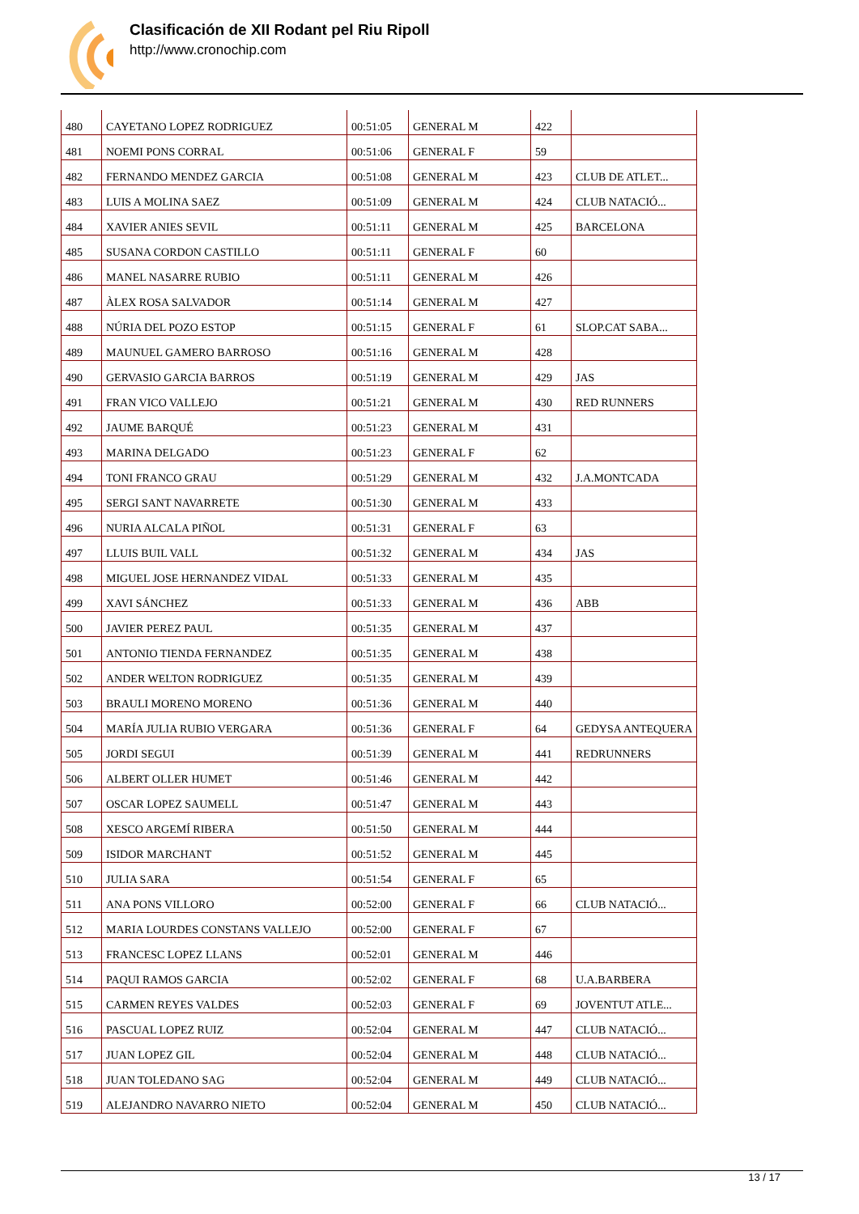Clasificación de XII Rodant pel Riu Ripoll
http://www.cronochip.com
| 480 | CAYETANO LOPEZ RODRIGUEZ | 00:51:05 | GENERAL M | 422 | |
| 481 | NOEMI PONS CORRAL | 00:51:06 | GENERAL F | 59 | |
| 482 | FERNANDO MENDEZ GARCIA | 00:51:08 | GENERAL M | 423 | CLUB DE ATLET... |
| 483 | LUIS A MOLINA SAEZ | 00:51:09 | GENERAL M | 424 | CLUB NATACIÓ... |
| 484 | XAVIER ANIES SEVIL | 00:51:11 | GENERAL M | 425 | BARCELONA |
| 485 | SUSANA CORDON CASTILLO | 00:51:11 | GENERAL F | 60 | |
| 486 | MANEL NASARRE RUBIO | 00:51:11 | GENERAL M | 426 | |
| 487 | ÀLEX ROSA SALVADOR | 00:51:14 | GENERAL M | 427 | |
| 488 | NÚRIA DEL POZO ESTOP | 00:51:15 | GENERAL F | 61 | SLOP.CAT SABA... |
| 489 | MAUNUEL GAMERO BARROSO | 00:51:16 | GENERAL M | 428 | |
| 490 | GERVASIO GARCIA BARROS | 00:51:19 | GENERAL M | 429 | JAS |
| 491 | FRAN VICO VALLEJO | 00:51:21 | GENERAL M | 430 | RED RUNNERS |
| 492 | JAUME BARQUÉ | 00:51:23 | GENERAL M | 431 | |
| 493 | MARINA DELGADO | 00:51:23 | GENERAL F | 62 | |
| 494 | TONI FRANCO GRAU | 00:51:29 | GENERAL M | 432 | J.A.MONTCADA |
| 495 | SERGI SANT NAVARRETE | 00:51:30 | GENERAL M | 433 | |
| 496 | NURIA ALCALA PIÑOL | 00:51:31 | GENERAL F | 63 | |
| 497 | LLUIS BUIL VALL | 00:51:32 | GENERAL M | 434 | JAS |
| 498 | MIGUEL JOSE HERNANDEZ VIDAL | 00:51:33 | GENERAL M | 435 | |
| 499 | XAVI SÁNCHEZ | 00:51:33 | GENERAL M | 436 | ABB |
| 500 | JAVIER PEREZ PAUL | 00:51:35 | GENERAL M | 437 | |
| 501 | ANTONIO TIENDA FERNANDEZ | 00:51:35 | GENERAL M | 438 | |
| 502 | ANDER WELTON RODRIGUEZ | 00:51:35 | GENERAL M | 439 | |
| 503 | BRAULI MORENO MORENO | 00:51:36 | GENERAL M | 440 | |
| 504 | MARÍA JULIA RUBIO VERGARA | 00:51:36 | GENERAL F | 64 | GEDYSA ANTEQUERA |
| 505 | JORDI SEGUI | 00:51:39 | GENERAL M | 441 | REDRUNNERS |
| 506 | ALBERT OLLER HUMET | 00:51:46 | GENERAL M | 442 | |
| 507 | OSCAR LOPEZ SAUMELL | 00:51:47 | GENERAL M | 443 | |
| 508 | XESCO ARGEMÍ RIBERA | 00:51:50 | GENERAL M | 444 | |
| 509 | ISIDOR MARCHANT | 00:51:52 | GENERAL M | 445 | |
| 510 | JULIA SARA | 00:51:54 | GENERAL F | 65 | |
| 511 | ANA PONS VILLORO | 00:52:00 | GENERAL F | 66 | CLUB NATACIÓ... |
| 512 | MARIA LOURDES CONSTANS VALLEJO | 00:52:00 | GENERAL F | 67 | |
| 513 | FRANCESC LOPEZ LLANS | 00:52:01 | GENERAL M | 446 | |
| 514 | PAQUI RAMOS GARCIA | 00:52:02 | GENERAL F | 68 | U.A.BARBERA |
| 515 | CARMEN REYES VALDES | 00:52:03 | GENERAL F | 69 | JOVENTUT ATLE... |
| 516 | PASCUAL LOPEZ RUIZ | 00:52:04 | GENERAL M | 447 | CLUB NATACIÓ... |
| 517 | JUAN LOPEZ GIL | 00:52:04 | GENERAL M | 448 | CLUB NATACIÓ... |
| 518 | JUAN TOLEDANO SAG | 00:52:04 | GENERAL M | 449 | CLUB NATACIÓ... |
| 519 | ALEJANDRO NAVARRO NIETO | 00:52:04 | GENERAL M | 450 | CLUB NATACIÓ... |
13 / 17